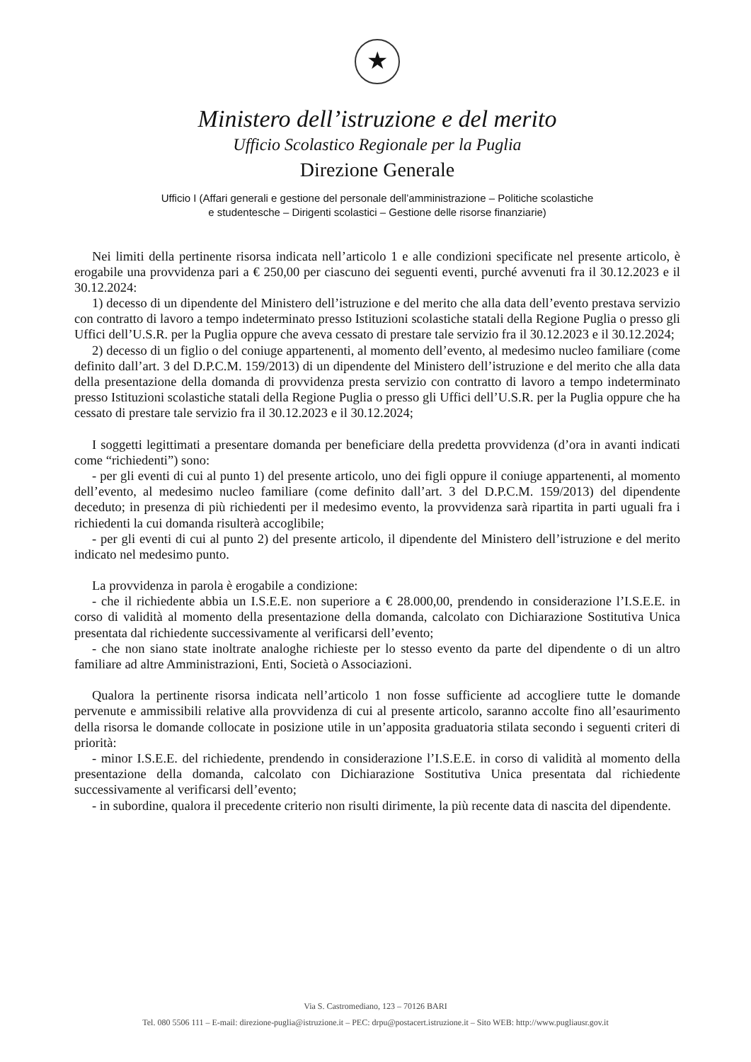★
Ministero dell’istruzione e del merito
Ufficio Scolastico Regionale per la Puglia
Direzione Generale
Ufficio I (Affari generali e gestione del personale dell’amministrazione – Politiche scolastiche
e studentesche – Dirigenti scolastici – Gestione delle risorse finanziarie)
Nei limiti della pertinente risorsa indicata nell’articolo 1 e alle condizioni specificate nel presente articolo, è erogabile una provvidenza pari a € 250,00 per ciascuno dei seguenti eventi, purché avvenuti fra il 30.12.2023 e il 30.12.2024:
1) decesso di un dipendente del Ministero dell’istruzione e del merito che alla data dell’evento prestava servizio con contratto di lavoro a tempo indeterminato presso Istituzioni scolastiche statali della Regione Puglia o presso gli Uffici dell’U.S.R. per la Puglia oppure che aveva cessato di prestare tale servizio fra il 30.12.2023 e il 30.12.2024;
2) decesso di un figlio o del coniuge appartenenti, al momento dell’evento, al medesimo nucleo familiare (come definito dall’art. 3 del D.P.C.M. 159/2013) di un dipendente del Ministero dell’istruzione e del merito che alla data della presentazione della domanda di provvidenza presta servizio con contratto di lavoro a tempo indeterminato presso Istituzioni scolastiche statali della Regione Puglia o presso gli Uffici dell’U.S.R. per la Puglia oppure che ha cessato di prestare tale servizio fra il 30.12.2023 e il 30.12.2024;
I soggetti legittimati a presentare domanda per beneficiare della predetta provvidenza (d’ora in avanti indicati come “richiedenti”) sono:
- per gli eventi di cui al punto 1) del presente articolo, uno dei figli oppure il coniuge appartenenti, al momento dell’evento, al medesimo nucleo familiare (come definito dall’art. 3 del D.P.C.M. 159/2013) del dipendente deceduto; in presenza di più richiedenti per il medesimo evento, la provvidenza sarà ripartita in parti uguali fra i richiedenti la cui domanda risulterà accoglibile;
- per gli eventi di cui al punto 2) del presente articolo, il dipendente del Ministero dell’istruzione e del merito indicato nel medesimo punto.
La provvidenza in parola è erogabile a condizione:
- che il richiedente abbia un I.S.E.E. non superiore a € 28.000,00, prendendo in considerazione l’I.S.E.E. in corso di validità al momento della presentazione della domanda, calcolato con Dichiarazione Sostitutiva Unica presentata dal richiedente successivamente al verificarsi dell’evento;
- che non siano state inoltrate analoghe richieste per lo stesso evento da parte del dipendente o di un altro familiare ad altre Amministrazioni, Enti, Società o Associazioni.
Qualora la pertinente risorsa indicata nell’articolo 1 non fosse sufficiente ad accogliere tutte le domande pervenute e ammissibili relative alla provvidenza di cui al presente articolo, saranno accolte fino all’esaurimento della risorsa le domande collocate in posizione utile in un’apposita graduatoria stilata secondo i seguenti criteri di priorità:
- minor I.S.E.E. del richiedente, prendendo in considerazione l’I.S.E.E. in corso di validità al momento della presentazione della domanda, calcolato con Dichiarazione Sostitutiva Unica presentata dal richiedente successivamente al verificarsi dell’evento;
- in subordine, qualora il precedente criterio non risulti dirimente, la più recente data di nascita del dipendente.
Via S. Castromediano, 123 – 70126 BARI
Tel. 080 5506 111 – E-mail: direzione-puglia@istruzione.it – PEC: drpu@postacert.istruzione.it – Sito WEB: http://www.pugliausr.gov.it